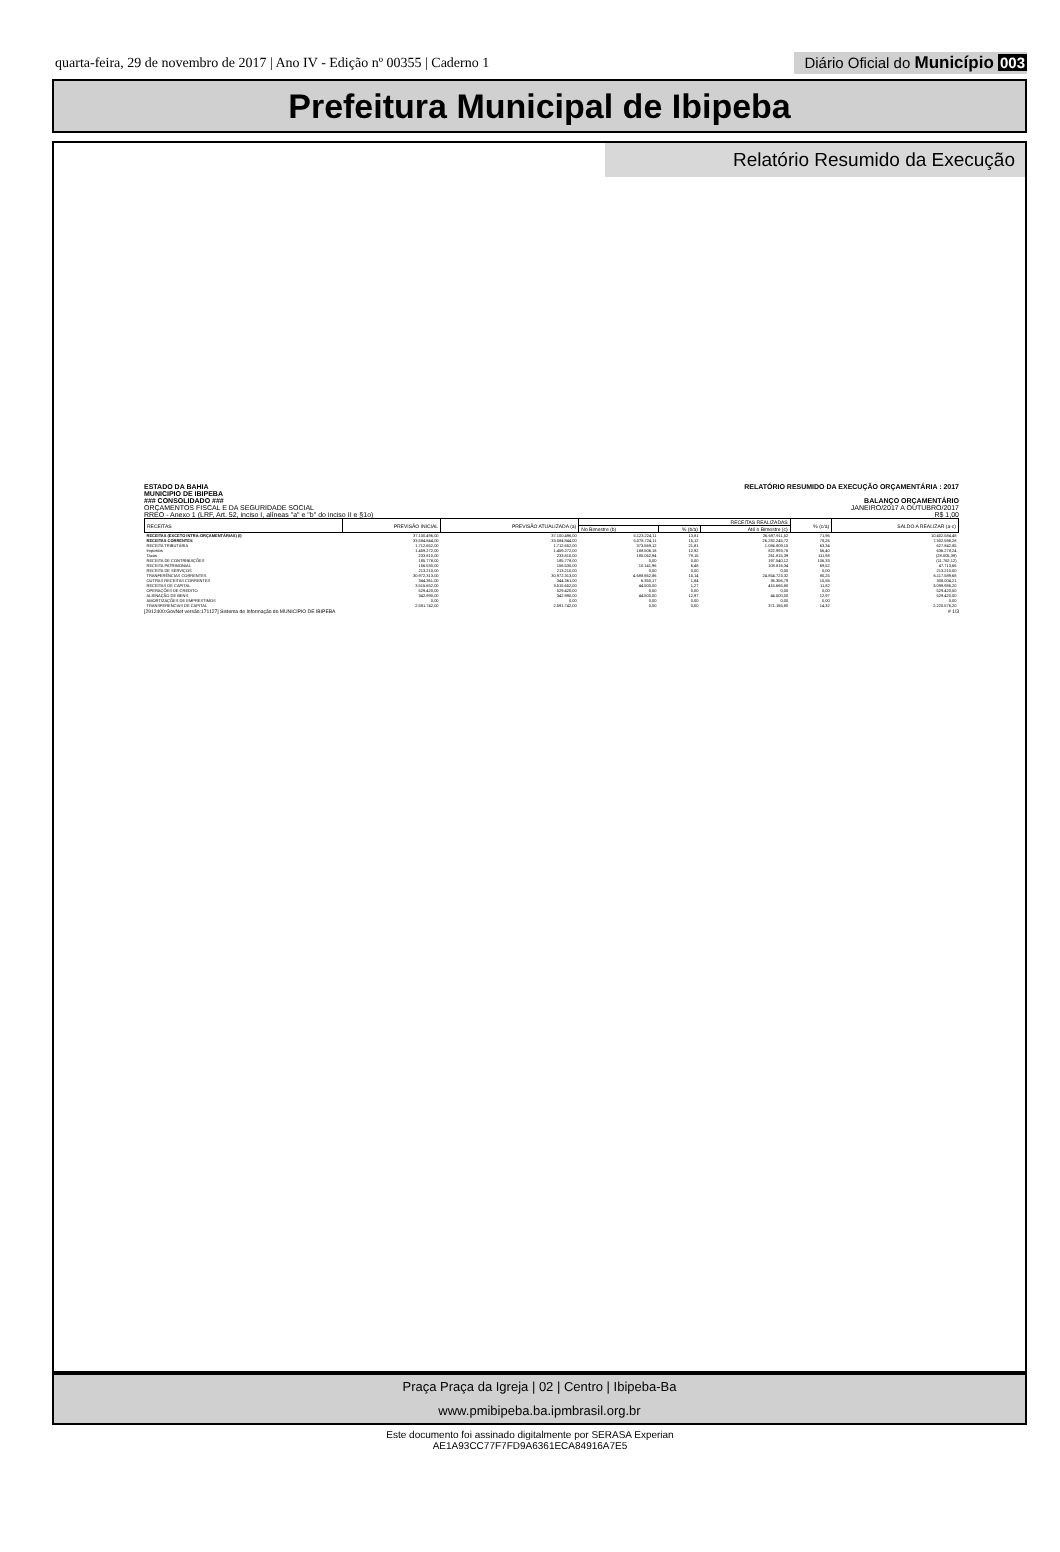quarta-feira, 29 de novembro de 2017 | Ano IV - Edição nº 00355 | Caderno 1
Diário Oficial do Município 003
Prefeitura Municipal de Ibipeba
Relatório Resumido da Execução
ESTADO DA BAHIA
MUNICIPIO DE IBIPEBA
### CONSOLIDADO ###
ORÇAMENTOS FISCAL E DA SEGURIDADE SOCIAL
RREO - Anexo 1 (LRF, Art. 52, inciso I, alíneas "a" e "b" do inciso II e §1o)
RELATÓRIO RESUMIDO DA EXECUÇÃO ORÇAMENTÁRIA : 2017
BALANÇO ORÇAMENTÁRIO
JANEIRO/2017 A OUTUBRO/2017
R$ 1,00
| RECEITAS | PREVISÃO INICIAL | PREVISÃO ATUALIZADA (a) | RECEITAS REALIZADAS | | | % (c/a) | SALDO A REALIZAR (a-c) |
| --- | --- | --- | --- | --- | --- | --- | --- |
| | | | No Bimestre (b) | % (b/a) | Até o Bimestre (c) | | |
| RECEITAS (EXCETO INTRA-ORÇAMENTÁRIAS) (I) | 37.100.496,00 | 37.100.496,00 | 5.123.224,11 | 13,81 | 26.697.911,52 | 71,96 | 10.402.584,48 |
| RECEITAS CORRENTES | 33.584.844,00 | 33.584.844,00 | 5.078.724,11 | 15,12 | 26.282.245,72 | 78,26 | 7.302.598,28 |
| RECEITA TRIBUTÁRIA | 1.712.652,00 | 1.712.652,00 | 373.569,12 | 21,81 | 1.084.809,15 | 63,34 | 627.842,85 |
| Impostos | 1.459.272,00 | 1.459.272,00 | 188.506,18 | 12,92 | 822.993,76 | 56,40 | 636.278,24 |
| Taxas | 233.810,00 | 233.810,00 | 185.062,94 | 79,15 | 261.815,39 | 111,98 | (28.005,39) |
| RECEITA DE CONTRIBUIÇÕES | 185.778,00 | 185.778,00 | 0,00 | 0,00 | 197.540,12 | 106,33 | (11.762,12) |
| RECEITA PATRIMONIAL | 156.530,00 | 156.530,00 | 10.141,96 | 6,48 | 108.816,34 | 69,52 | 47.713,66 |
| RECEITA DE SERVIÇOS | 213.210,00 | 213.210,00 | 0,00 | 0,00 | 0,00 | 0,00 | 213.210,00 |
| TRANFERÊNCIAS CORRENTES | 30.972.313,00 | 30.972.313,00 | 4.688.662,86 | 15,14 | 24.854.723,32 | 80,25 | 6.117.589,68 |
| OUTRAS RECEITAS CORRENTES | 344.361,00 | 344.361,00 | 6.350,17 | 1,84 | 36.356,79 | 10,56 | 308.004,21 |
| RECEITAS DE CAPITAL | 3.515.652,00 | 3.515.652,00 | 44.500,00 | 1,27 | 415.665,80 | 11,82 | 3.099.986,20 |
| OPERAÇÕES DE CREDITO | 529.420,00 | 529.420,00 | 0,00 | 0,00 | 0,00 | 0,00 | 529.420,00 |
| ALIENAÇÃO DE BENS | 342.990,00 | 342.990,00 | 44.500,00 | 12,97 | 44.500,00 | 12,97 | 529.420,00 |
| AMORTIZAÇÕES DE EMPRESTIMOS | 0,00 | 0,00 | 0,00 | 0,00 | 0,00 | 0,00 | 0,00 |
| TRANSFERENCIAS DE CAPITAL | 2.591.742,00 | 2.591.742,00 | 0,00 | 0,00 | 371.165,80 | 14,32 | 2.220.576,20 |
[2912400:GovNet versão:171127] Sistema de Informação do MUNICIPIO DE IBIPEBA # 1/3
Praça Praça da Igreja | 02 | Centro | Ibipeba-Ba
www.pmibipeba.ba.ipmbrasil.org.br
Este documento foi assinado digitalmente por SERASA Experian
AE1A93CC77F7FD9A6361ECA84916A7E5